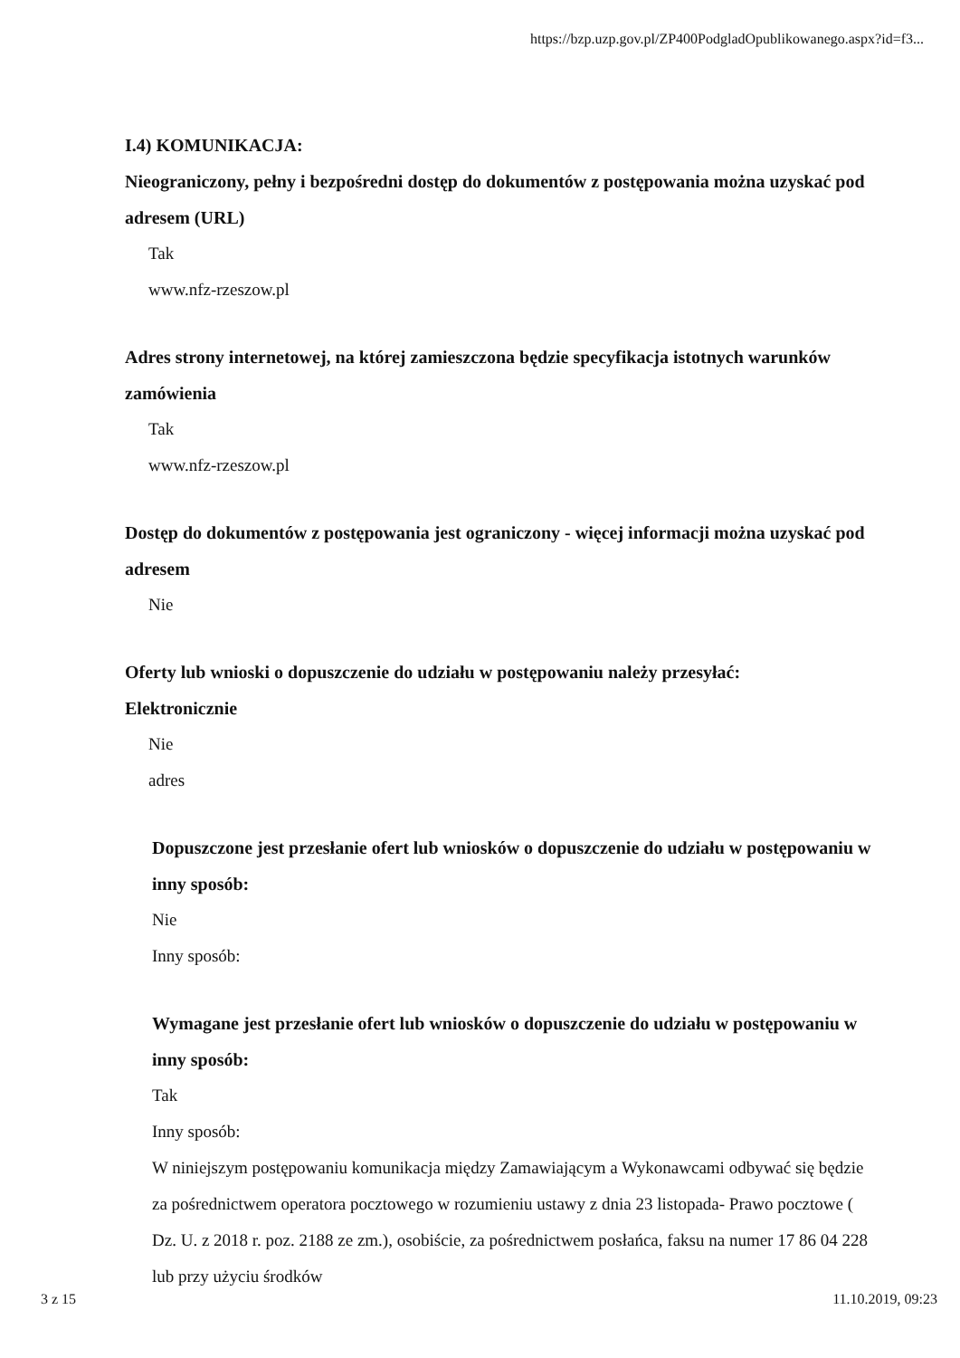https://bzp.uzp.gov.pl/ZP400PodgladOpublikowanego.aspx?id=f3...
I.4) KOMUNIKACJA:
Nieograniczony, pełny i bezpośredni dostęp do dokumentów z postępowania można uzyskać pod adresem (URL)
Tak
www.nfz-rzeszow.pl
Adres strony internetowej, na której zamieszczona będzie specyfikacja istotnych warunków zamówienia
Tak
www.nfz-rzeszow.pl
Dostęp do dokumentów z postępowania jest ograniczony - więcej informacji można uzyskać pod adresem
Nie
Oferty lub wnioski o dopuszczenie do udziału w postępowaniu należy przesyłać:
Elektronicznie
Nie
adres
Dopuszczone jest przesłanie ofert lub wniosków o dopuszczenie do udziału w postępowaniu w inny sposób:
Nie
Inny sposób:
Wymagane jest przesłanie ofert lub wniosków o dopuszczenie do udziału w postępowaniu w inny sposób:
Tak
Inny sposób:
W niniejszym postępowaniu komunikacja między Zamawiającym a Wykonawcami odbywać się będzie za pośrednictwem operatora pocztowego w rozumieniu ustawy z dnia 23 listopada- Prawo pocztowe ( Dz. U. z 2018 r. poz. 2188 ze zm.), osobiście, za pośrednictwem posłańca, faksu na numer 17 86 04 228 lub przy użyciu środków
3 z 15 11.10.2019, 09:23